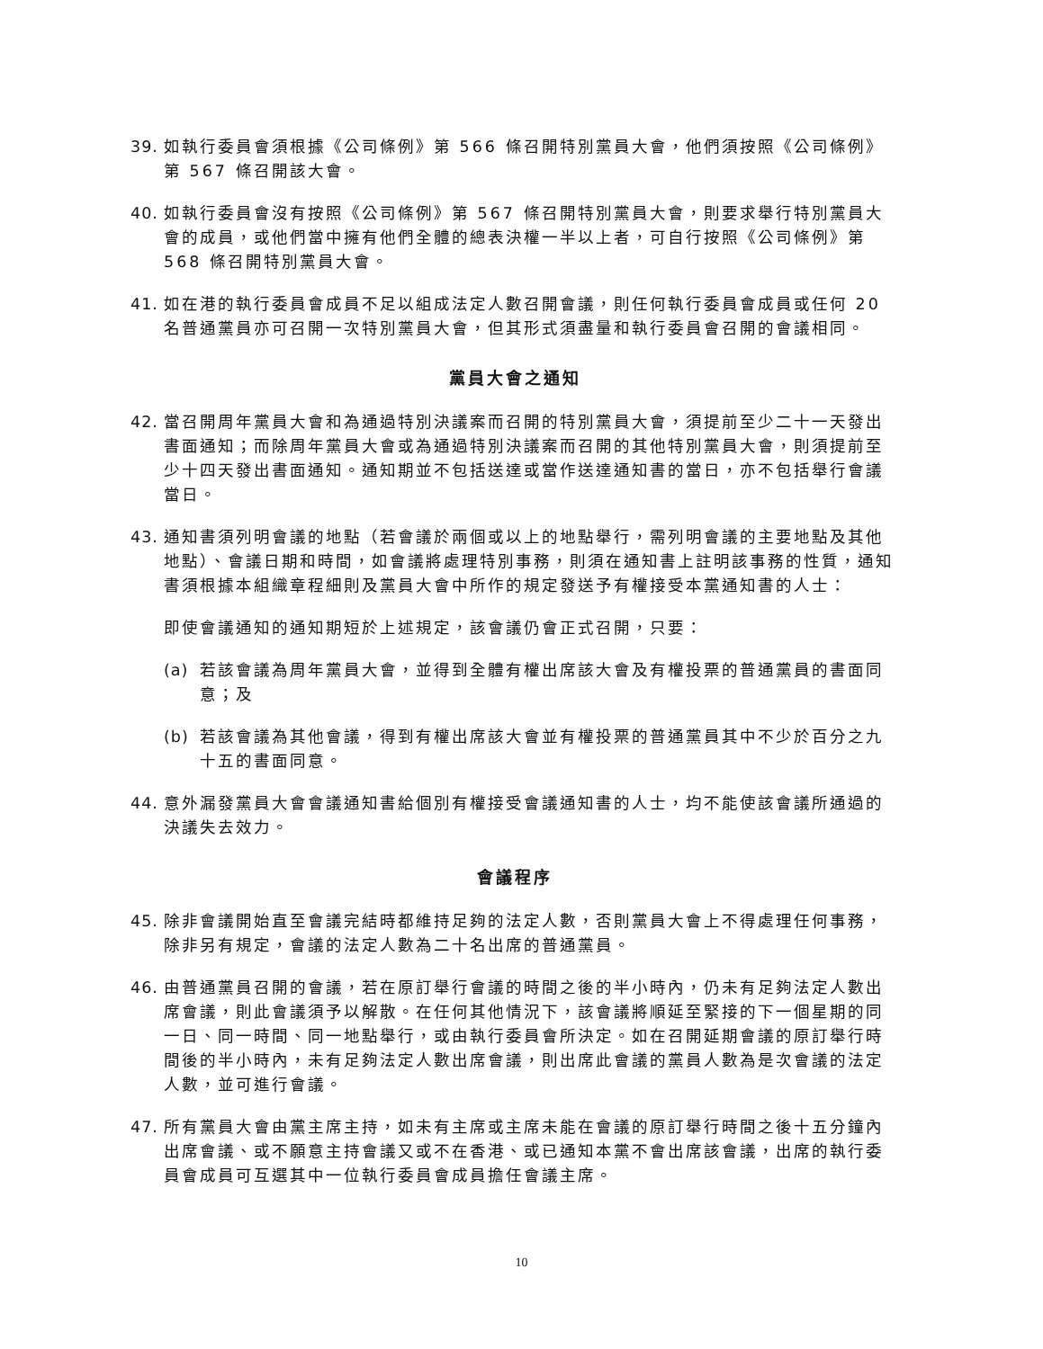39. 如執行委員會須根據《公司條例》第 566 條召開特別黨員大會，他們須按照《公司條例》第 567 條召開該大會。
40. 如執行委員會沒有按照《公司條例》第 567 條召開特別黨員大會，則要求舉行特別黨員大會的成員，或他們當中擁有他們全體的總表決權一半以上者，可自行按照《公司條例》第 568 條召開特別黨員大會。
41. 如在港的執行委員會成員不足以組成法定人數召開會議，則任何執行委員會成員或任何 20 名普通黨員亦可召開一次特別黨員大會，但其形式須盡量和執行委員會召開的會議相同。
黨員大會之通知
42. 當召開周年黨員大會和為通過特別決議案而召開的特別黨員大會，須提前至少二十一天發出書面通知；而除周年黨員大會或為通過特別決議案而召開的其他特別黨員大會，則須提前至少十四天發出書面通知。通知期並不包括送達或當作送達通知書的當日，亦不包括舉行會議當日。
43. 通知書須列明會議的地點（若會議於兩個或以上的地點舉行，需列明會議的主要地點及其他地點）、會議日期和時間，如會議將處理特別事務，則須在通知書上註明該事務的性質，通知書須根據本組織章程細則及黨員大會中所作的規定發送予有權接受本黨通知書的人士：
即使會議通知的通知期短於上述規定，該會議仍會正式召開，只要：
(a) 若該會議為周年黨員大會，並得到全體有權出席該大會及有權投票的普通黨員的書面同意；及
(b) 若該會議為其他會議，得到有權出席該大會並有權投票的普通黨員其中不少於百分之九十五的書面同意。
44. 意外漏發黨員大會會議通知書給個別有權接受會議通知書的人士，均不能使該會議所通過的決議失去效力。
會議程序
45. 除非會議開始直至會議完結時都維持足夠的法定人數，否則黨員大會上不得處理任何事務，除非另有規定，會議的法定人數為二十名出席的普通黨員。
46. 由普通黨員召開的會議，若在原訂舉行會議的時間之後的半小時內，仍未有足夠法定人數出席會議，則此會議須予以解散。在任何其他情況下，該會議將順延至緊接的下一個星期的同一日、同一時間、同一地點舉行，或由執行委員會所決定。如在召開延期會議的原訂舉行時間後的半小時內，未有足夠法定人數出席會議，則出席此會議的黨員人數為是次會議的法定人數，並可進行會議。
47. 所有黨員大會由黨主席主持，如未有主席或主席未能在會議的原訂舉行時間之後十五分鐘內出席會議、或不願意主持會議又或不在香港、或已通知本黨不會出席該會議，出席的執行委員會成員可互選其中一位執行委員會成員擔任會議主席。
10